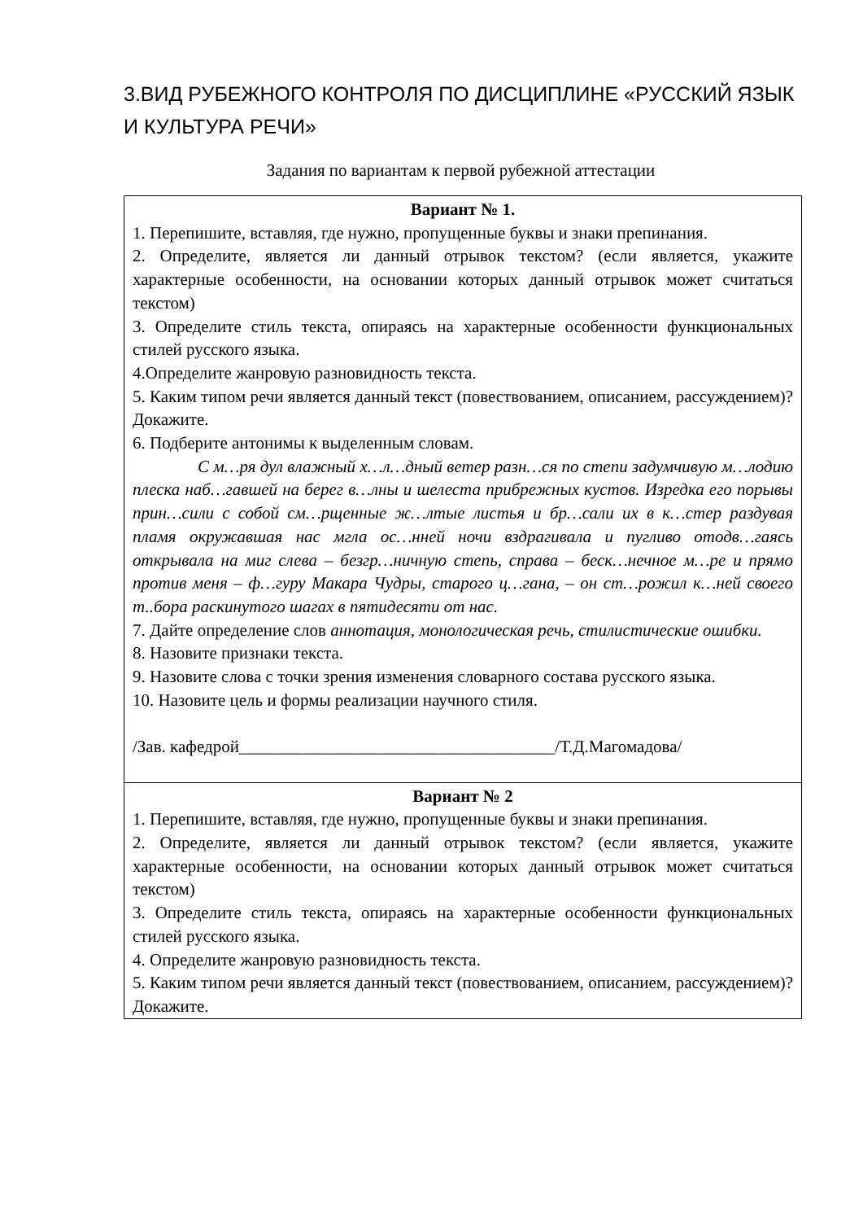3.ВИД РУБЕЖНОГО КОНТРОЛЯ ПО ДИСЦИПЛИНЕ «РУССКИЙ ЯЗЫК И КУЛЬТУРА РЕЧИ»
Задания по вариантам к первой рубежной аттестации
| Вариант № 1. 1. Перепишите, вставляя, где нужно, пропущенные буквы и знаки препинания. 2. Определите, является ли данный отрывок текстом? (если является, укажите характерные особенности, на основании которых данный отрывок может считаться текстом) 3. Определите стиль текста, опираясь на характерные особенности функциональных стилей русского языка. 4.Определите жанровую разновидность текста. 5. Каким типом речи является данный текст (повествованием, описанием, рассуждением)? Докажите. 6. Подберите антонимы к выделенным словам. С м…ря дул влажный х…л…дный ветер разн…ся по степи задумчивую м…лодию плеска наб…гавшей на берег в…лны и шелеста прибрежных кустов. Изредка его порывы прин…сили с собой см…рщенные ж…лтые листья и бр…сали их в к…стер раздувая пламя окружавшая нас мгла ос…нней ночи вздрагивала и пугливо отодв…гаясь открывала на миг слева – безгр…ничную степь, справа – беск…нечное м…ре и прямо против меня – ф…гуру Макара Чудры, старого ц…гана, – он ст…рожил к…ней своего т..бора раскинутого шагах в пятидесяти от нас. 7. Дайте определение слов аннотация, монологическая речь, стилистические ошибки. 8. Назовите признаки текста. 9. Назовите слова с точки зрения изменения словарного состава русского языка. 10. Назовите цель и формы реализации научного стиля. /Зав. кафедрой_____________________________________/Т.Д.Магомадова/ |
| Вариант № 2 1. Перепишите, вставляя, где нужно, пропущенные буквы и знаки препинания. 2. Определите, является ли данный отрывок текстом? (если является, укажите характерные особенности, на основании которых данный отрывок может считаться текстом) 3. Определите стиль текста, опираясь на характерные особенности функциональных стилей русского языка. 4. Определите жанровую разновидность текста. 5. Каким типом речи является данный текст (повествованием, описанием, рассуждением)? Докажите. |